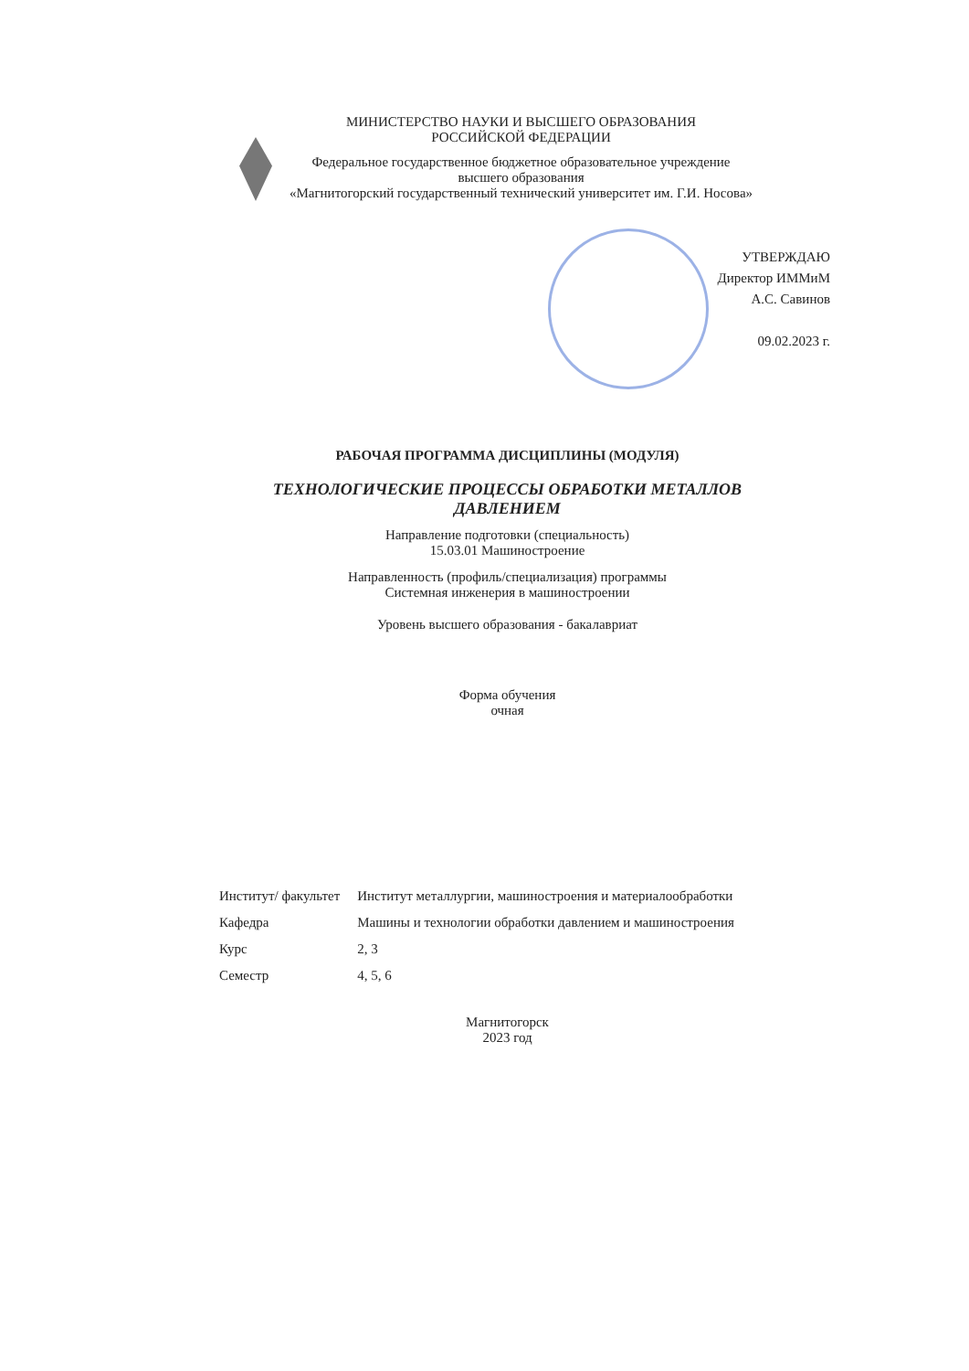МИНИСТЕРСТВО НАУКИ И ВЫСШЕГО ОБРАЗОВАНИЯ
РОССИЙСКОЙ ФЕДЕРАЦИИ
Федеральное государственное бюджетное образовательное учреждение
высшего образования
«Магнитогорский государственный технический университет им. Г.И. Носова»
УТВЕРЖДАЮ
Директор ИММиМ
А.С. Савинов
09.02.2023 г.
РАБОЧАЯ ПРОГРАММА ДИСЦИПЛИНЫ (МОДУЛЯ)
ТЕХНОЛОГИЧЕСКИЕ ПРОЦЕССЫ ОБРАБОТКИ МЕТАЛЛОВ
ДАВЛЕНИЕМ
Направление подготовки (специальность)
15.03.01 Машиностроение
Направленность (профиль/специализация) программы
Системная инженерия в машиностроении
Уровень высшего образования - бакалавриат
Форма обучения
очная
| Институт/ факультет | Институт металлургии, машиностроения и материалообработки |
| Кафедра | Машины и технологии обработки давлением и машиностроения |
| Курс | 2, 3 |
| Семестр | 4, 5, 6 |
Магнитогорск
2023 год